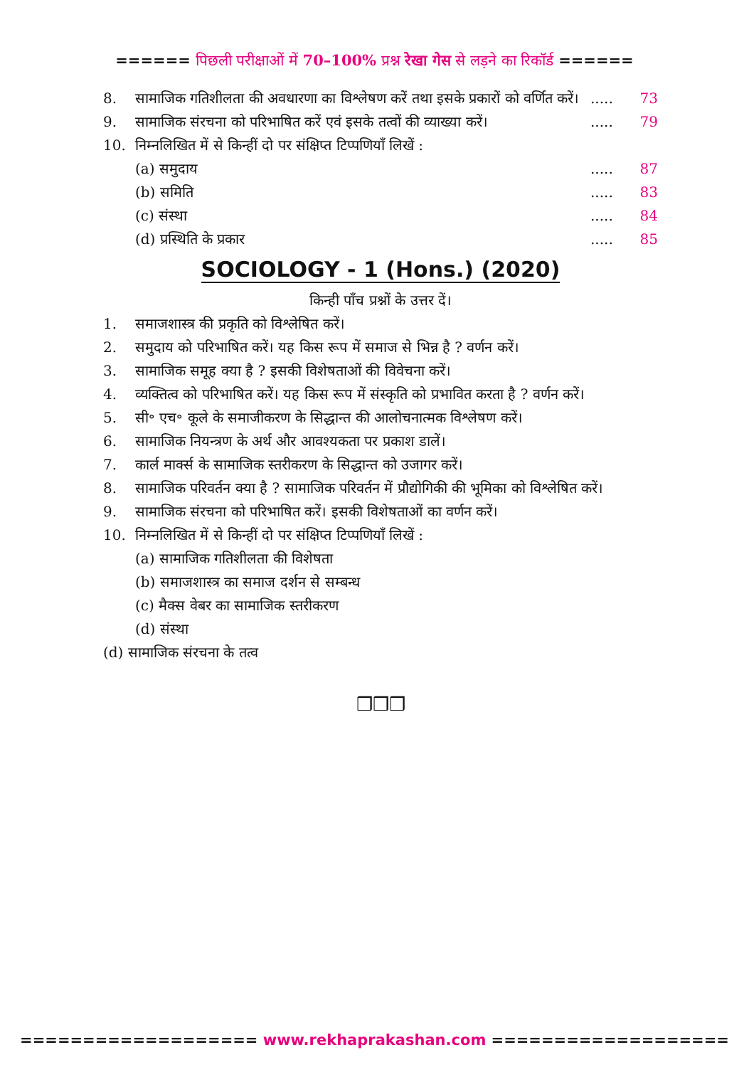====== पिछली परीक्षाओं में 70–100% प्रश्न रेखा गेस से लड़ने का रिकॉर्ड ======
8. सामाजिक गतिशीलता की अवधारणा का विश्लेषण करें तथा इसके प्रकारों को वर्णित करें।
.....
73
9. सामाजिक संरचना को परिभाषित करें एवं इसके तत्वों की व्याख्या करें।
.....
79
10. निम्नलिखित में से किन्हीं दो पर संक्षिप्त टिप्पणियाँ लिखें :
(a) समुदाय .....
87
(b) समिति .....
83
(c) संस्था .....
84
(d) प्रस्थिति के प्रकार .....
85
SOCIOLOGY - 1 (Hons.) (2020)
किन्ही पाँच प्रश्नों के उत्तर दें।
1. समाजशास्त्र की प्रकृति को विश्लेषित करें।
2. समुदाय को परिभाषित करें। यह किस रूप में समाज से भिन्न है ? वर्णन करें।
3. सामाजिक समूह क्या है ? इसकी विशेषताओं की विवेचना करें।
4. व्यक्तित्व को परिभाषित करें। यह किस रूप में संस्कृति को प्रभावित करता है ? वर्णन करें।
5. सी॰ एच॰ कूले के समाजीकरण के सिद्धान्त की आलोचनात्मक विश्लेषण करें।
6. सामाजिक नियन्त्रण के अर्थ और आवश्यकता पर प्रकाश डालें।
7. कार्ल मार्क्स के सामाजिक स्तरीकरण के सिद्धान्त को उजागर करें।
8. सामाजिक परिवर्तन क्या है ? सामाजिक परिवर्तन में प्रौद्योगिकी की भूमिका को विश्लेषित करें।
9. सामाजिक संरचना को परिभाषित करें। इसकी विशेषताओं का वर्णन करें।
10. निम्नलिखित में से किन्हीं दो पर संक्षिप्त टिप्पणियाँ लिखें :
(a) सामाजिक गतिशीलता की विशेषता
(b) समाजशास्त्र का समाज दर्शन से सम्बन्ध
(c) मैक्स वेबर का सामाजिक स्तरीकरण
(d) संस्था
(d) सामाजिक संरचना के तत्व
❒❒❒
=================== www.rekhaprakashan.com ===================